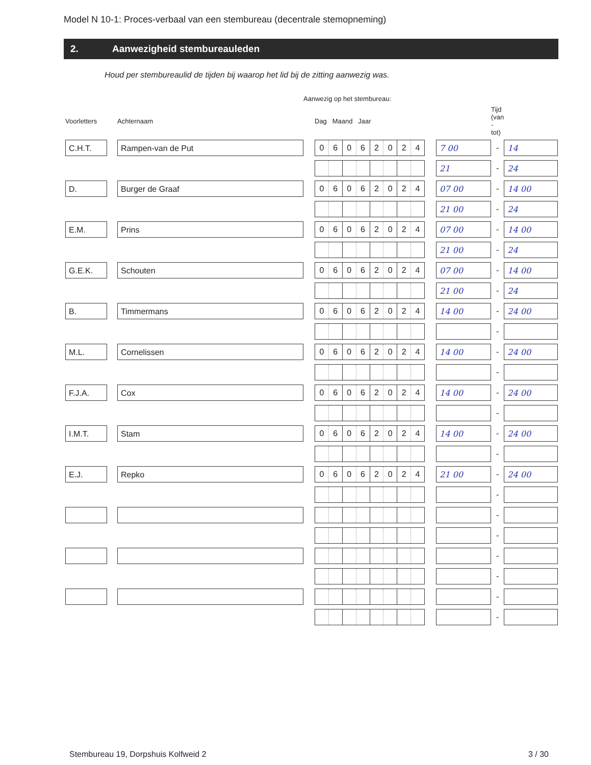Model N 10-1: Proces-verbaal van een stembureau (decentrale stemopneming)
2. Aanwezigheid stembureauleden
Houd per stembureaulid de tijden bij waarop het lid bij de zitting aanwezig was.
| | | | Aanwezig op het stembureau: | | | | | |
| --- | --- | --- | --- | --- | --- | --- | --- | --- |
| Voorletters | | Achternaam | | Dag Maand Jaar | | | Tijd (van - tot) | |
| C.H.T. | | Rampen-van de Put | | 0 6 0 6 2 0 2 4 | | 7 00 | - | 14 |
| | | | | | | 21 | - | 24 |
| D. | | Burger de Graaf | | 0 6 0 6 2 0 2 4 | | 07 00 | - | 14 00 |
| | | | | | | 21 00 | - | 24 |
| E.M. | | Prins | | 0 6 0 6 2 0 2 4 | | 07 00 | - | 14 00 |
| | | | | | | 21 00 | - | 24 |
| G.E.K. | | Schouten | | 0 6 0 6 2 0 2 4 | | 07 00 | - | 14 00 |
| | | | | | | 21 00 | - | 24 |
| B. | | Timmermans | | 0 6 0 6 2 0 2 4 | | 14 00 | - | 24 00 |
| | | | | | | | - | |
| M.L. | | Cornelissen | | 0 6 0 6 2 0 2 4 | | 14 00 | - | 24 00 |
| | | | | | | | - | |
| F.J.A. | | Cox | | 0 6 0 6 2 0 2 4 | | 14 00 | - | 24 00 |
| | | | | | | | - | |
| I.M.T. | | Stam | | 0 6 0 6 2 0 2 4 | | 14 00 | - | 24 00 |
| | | | | | | | - | |
| E.J. | | Repko | | 0 6 0 6 2 0 2 4 | | 21 00 | - | 24 00 |
| | | | | | | | - | |
| | | | | | | | - | |
| | | | | | | | - | |
| | | | | | | | - | |
| | | | | | | | - | |
| | | | | | | | - | |
| | | | | | | | - | |
Stembureau 19, Dorpshuis Kolfweid 2 3 / 30